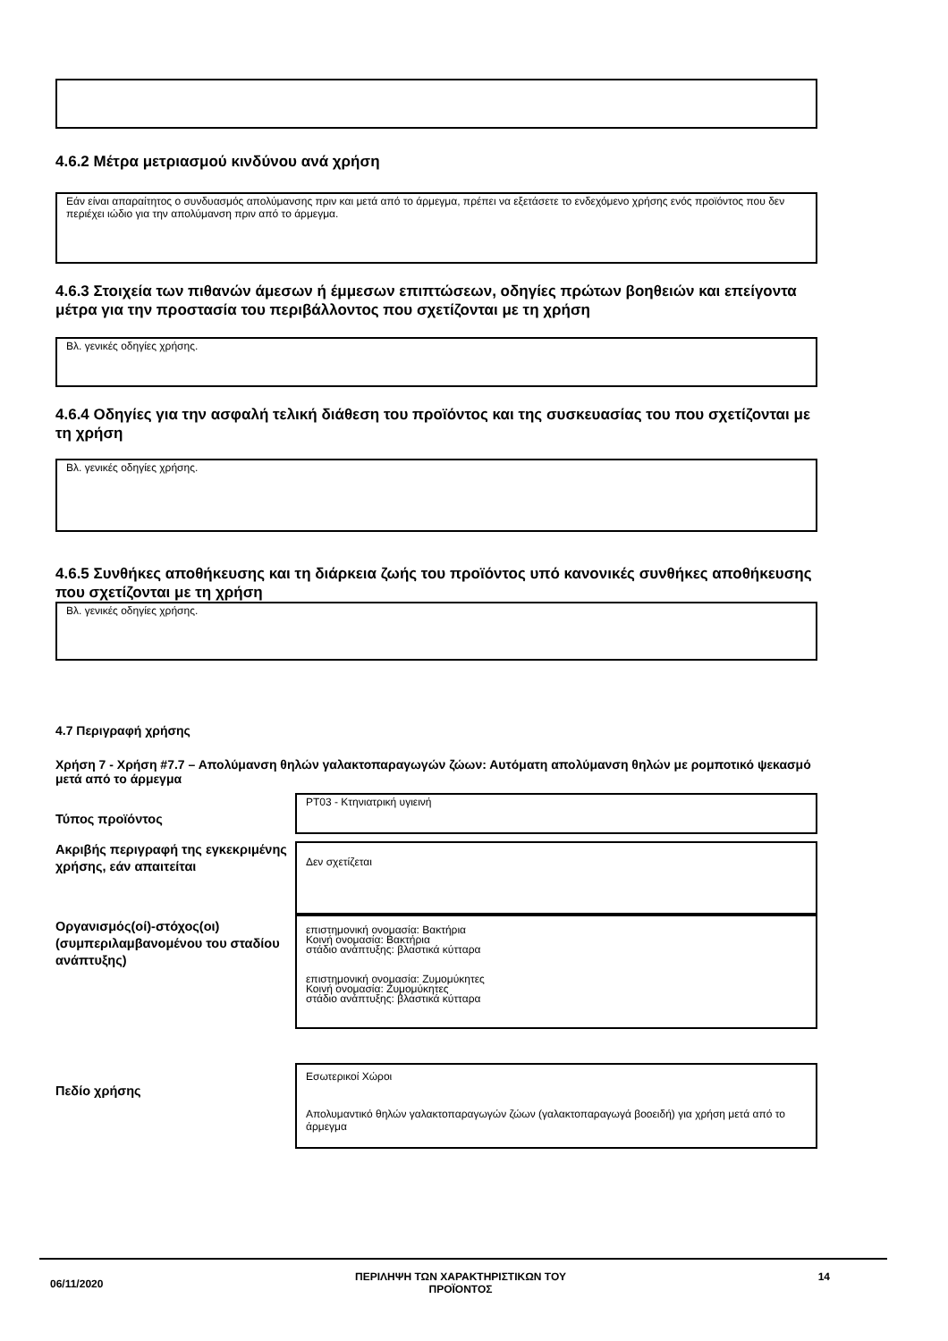4.6.2 Μέτρα μετριασμού κινδύνου ανά χρήση
Εάν είναι απαραίτητος ο συνδυασμός απολύμανσης πριν και μετά από το άρμεγμα, πρέπει να εξετάσετε το ενδεχόμενο χρήσης ενός προϊόντος που δεν περιέχει ιώδιο για την απολύμανση πριν από το άρμεγμα.
4.6.3 Στοιχεία των πιθανών άμεσων ή έμμεσων επιπτώσεων, οδηγίες πρώτων βοηθειών και επείγοντα μέτρα για την προστασία του περιβάλλοντος που σχετίζονται με τη χρήση
Βλ. γενικές οδηγίες χρήσης.
4.6.4 Οδηγίες για την ασφαλή τελική διάθεση του προϊόντος και της συσκευασίας του που σχετίζονται με τη χρήση
Βλ. γενικές οδηγίες χρήσης.
4.6.5 Συνθήκες αποθήκευσης και τη διάρκεια ζωής του προϊόντος υπό κανονικές συνθήκες αποθήκευσης που σχετίζονται με τη χρήση
Βλ. γενικές οδηγίες χρήσης.
4.7 Περιγραφή χρήσης
Χρήση 7 - Χρήση #7.7 – Απολύμανση θηλών γαλακτοπαραγωγών ζώων: Αυτόματη απολύμανση θηλών με ρομποτικό ψεκασμό μετά από το άρμεγμα
Τύπος προϊόντος
PT03 - Κτηνιατρική υγιεινή
Ακριβής περιγραφή της εγκεκριμένης χρήσης, εάν απαιτείται
Δεν σχετίζεται
Οργανισμός(οί)-στόχος(οι) (συμπεριλαμβανομένου του σταδίου ανάπτυξης)
επιστημονική ονομασία: Βακτήρια
Κοινή ονομασία: Βακτήρια
στάδιο ανάπτυξης: βλαστικά κύτταρα
επιστημονική ονομασία: Ζυμομύκητες
Κοινή ονομασία: Ζυμομύκητες
στάδιο ανάπτυξης: βλαστικά κύτταρα
Πεδίο χρήσης
Εσωτερικοί Χώροι
Απολυμαντικό θηλών γαλακτοπαραγωγών ζώων (γαλακτοπαραγωγά βοοειδή) για χρήση μετά από το άρμεγμα
06/11/2020
ΠΕΡΙΛΗΨΗ ΤΩΝ ΧΑΡΑΚΤΗΡΙΣΤΙΚΩΝ ΤΟΥ
ΠΡΟΪΟΝΤΟΣ
14